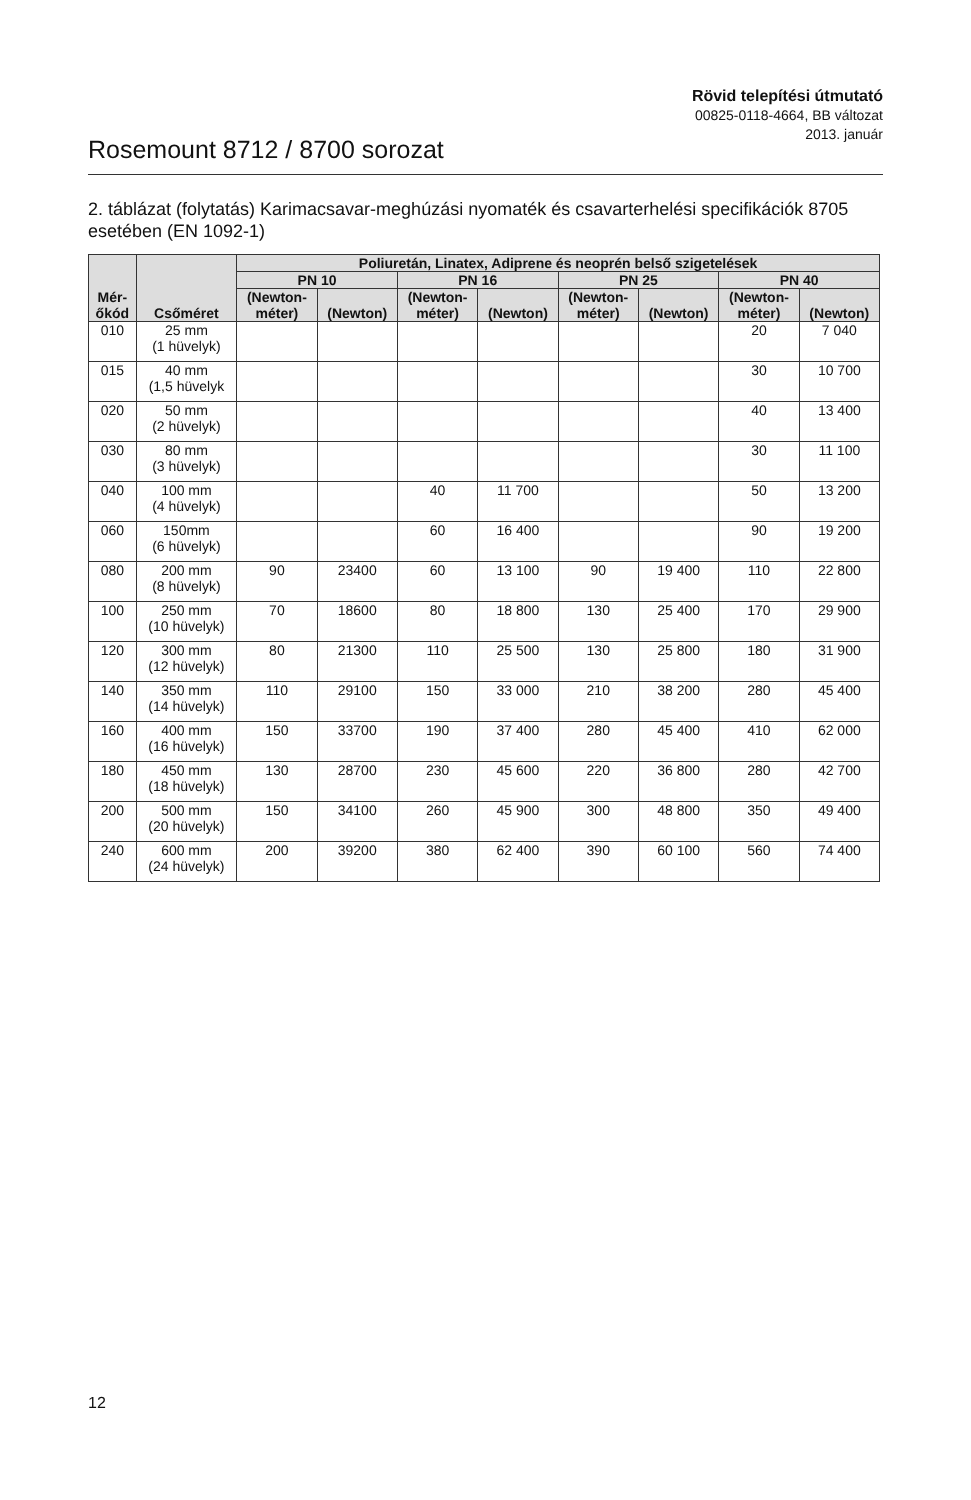Rövid telepítési útmutató
00825-0118-4664, BB változat
2013. január
Rosemount 8712 / 8700 sorozat
2. táblázat (folytatás) Karimacsavar-meghúzási nyomaték és csavarterhelési specifikációk 8705 esetében (EN 1092-1)
| Mér- őkód | Csőméret | Poliuretán, Linatex, Adiprene és neoprén belső szigetelések | | | | | | | |
| --- | --- | --- | --- | --- | --- | --- | --- | --- | --- |
| | | PN 10 | | PN 16 | | PN 25 | | PN 40 | |
| | | (Newton- méter) | (Newton) | (Newton- méter) | (Newton) | (Newton- méter) | (Newton) | (Newton- méter) | (Newton) |
| 010 | 25 mm (1 hüvelyk) | | | | | | | 20 | 7 040 |
| 015 | 40 mm (1,5 hüvelyk | | | | | | | 30 | 10 700 |
| 020 | 50 mm (2 hüvelyk) | | | | | | | 40 | 13 400 |
| 030 | 80 mm (3 hüvelyk) | | | | | | | 30 | 11 100 |
| 040 | 100 mm (4 hüvelyk) | | | 40 | 11 700 | | | 50 | 13 200 |
| 060 | 150mm (6 hüvelyk) | | | 60 | 16 400 | | | 90 | 19 200 |
| 080 | 200 mm (8 hüvelyk) | 90 | 23400 | 60 | 13 100 | 90 | 19 400 | 110 | 22 800 |
| 100 | 250 mm (10 hüvelyk) | 70 | 18600 | 80 | 18 800 | 130 | 25 400 | 170 | 29 900 |
| 120 | 300 mm (12 hüvelyk) | 80 | 21300 | 110 | 25 500 | 130 | 25 800 | 180 | 31 900 |
| 140 | 350 mm (14 hüvelyk) | 110 | 29100 | 150 | 33 000 | 210 | 38 200 | 280 | 45 400 |
| 160 | 400 mm (16 hüvelyk) | 150 | 33700 | 190 | 37 400 | 280 | 45 400 | 410 | 62 000 |
| 180 | 450 mm (18 hüvelyk) | 130 | 28700 | 230 | 45 600 | 220 | 36 800 | 280 | 42 700 |
| 200 | 500 mm (20 hüvelyk) | 150 | 34100 | 260 | 45 900 | 300 | 48 800 | 350 | 49 400 |
| 240 | 600 mm (24 hüvelyk) | 200 | 39200 | 380 | 62 400 | 390 | 60 100 | 560 | 74 400 |
12